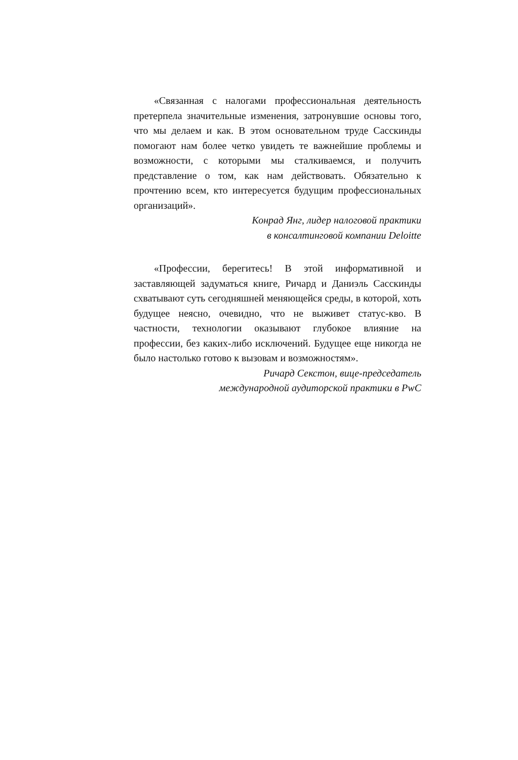«Связанная с налогами профессиональная деятельность претерпела значительные изменения, затронувшие основы того, что мы делаем и как. В этом основательном труде Сасскинды помогают нам более четко увидеть те важнейшие проблемы и возможности, с которыми мы сталкиваемся, и получить представление о том, как нам действовать. Обязательно к прочтению всем, кто интересуется будущим профессиональных организаций».
Конрад Янг, лидер налоговой практики
в консалтинговой компании Deloitte
«Профессии, берегитесь! В этой информативной и заставляющей задуматься книге, Ричард и Даниэль Сасскинды схватывают суть сегодняшней меняющейся среды, в которой, хоть будущее неясно, очевидно, что не выживет статус-кво. В частности, технологии оказывают глубокое влияние на профессии, без каких-либо исключений. Будущее еще никогда не было настолько готово к вызовам и возможностям».
Ричард Секстон, вице-председатель
международной аудиторской практики в PwC